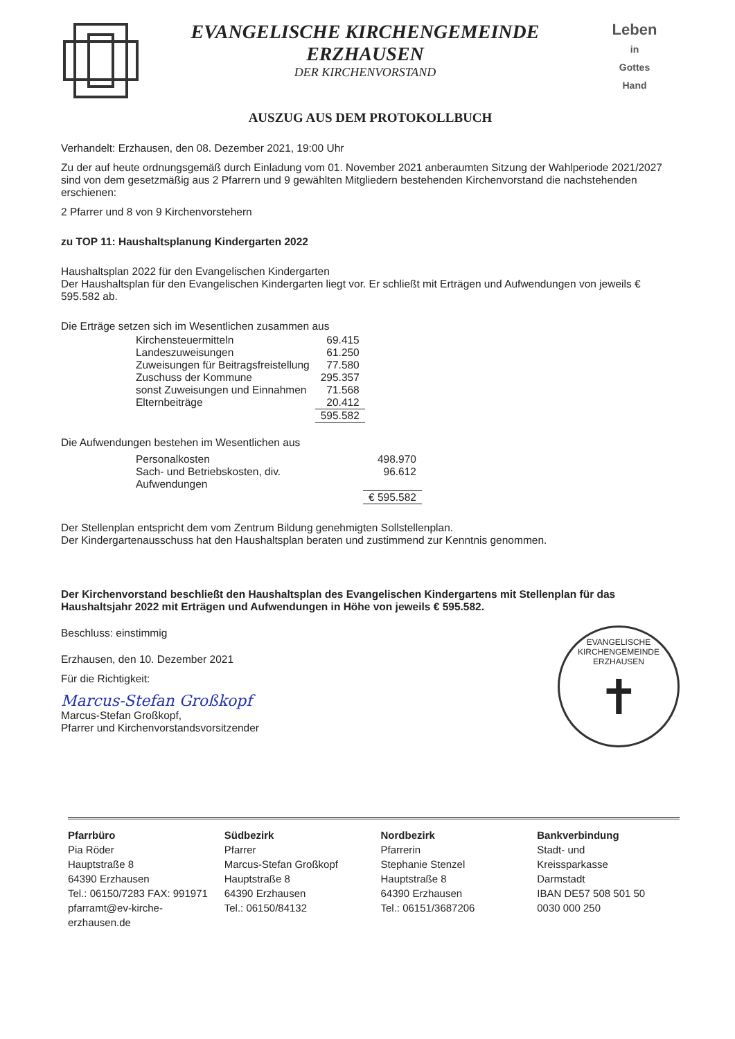EVANGELISCHE KIRCHENGEMEINDE
ERZHAUSEN
DER KIRCHENVORSTAND
Leben
in
Gottes
Hand
AUSZUG AUS DEM PROTOKOLLBUCH
Verhandelt: Erzhausen, den 08. Dezember 2021, 19:00 Uhr
Zu der auf heute ordnungsgemäß durch Einladung vom 01. November 2021 anberaumten Sitzung der Wahlperiode 2021/2027 sind von dem gesetzmäßig aus 2 Pfarrern und 9 gewählten Mitgliedern bestehenden Kirchenvorstand die nachstehenden erschienen:
2 Pfarrer und 8 von 9 Kirchenvorstehern
zu TOP 11: Haushaltsplanung Kindergarten 2022
Haushaltsplan 2022 für den Evangelischen Kindergarten
Der Haushaltsplan für den Evangelischen Kindergarten liegt vor. Er schließt mit Erträgen und Aufwendungen von jeweils € 595.582 ab.
Die Erträge setzen sich im Wesentlichen zusammen aus
| Kirchensteuermitteln | 69.415 |
| Landeszuweisungen | 61.250 |
| Zuweisungen für Beitragsfreistellung | 77.580 |
| Zuschuss der Kommune | 295.357 |
| sonst Zuweisungen und Einnahmen | 71.568 |
| Elternbeiträge | 20.412 |
| | 595.582 |
Die Aufwendungen bestehen im Wesentlichen aus
| Personalkosten | 498.970 |
| Sach- und Betriebskosten, div. Aufwendungen | 96.612 |
| | € 595.582 |
Der Stellenplan entspricht dem vom Zentrum Bildung genehmigten Sollstellenplan.
Der Kindergartenausschuss hat den Haushaltsplan beraten und zustimmend zur Kenntnis genommen.
Der Kirchenvorstand beschließt den Haushaltsplan des Evangelischen Kindergartens mit Stellenplan für das Haushaltsjahr 2022 mit Erträgen und Aufwendungen in Höhe von jeweils € 595.582.
Beschluss: einstimmig
EVANGELISCHE KIRCHENGEMEINDE ERZHAUSEN
✝
Erzhausen, den 10. Dezember 2021
Für die Richtigkeit:
Marcus-Stefan Großkopf
Marcus-Stefan Großkopf,
Pfarrer und Kirchenvorstandsvorsitzender
Pfarrbüro
Pia Röder
Hauptstraße 8
64390 Erzhausen
Tel.: 06150/7283 FAX: 991971
pfarramt@ev-kirche-erzhausen.de
Südbezirk
Pfarrer
Marcus-Stefan Großkopf
Hauptstraße 8
64390 Erzhausen
Tel.: 06150/84132
Nordbezirk
Pfarrerin
Stephanie Stenzel
Hauptstraße 8
64390 Erzhausen
Tel.: 06151/3687206
Bankverbindung
Stadt- und
Kreissparkasse
Darmstadt
IBAN DE57 508 501 50
0030 000 250